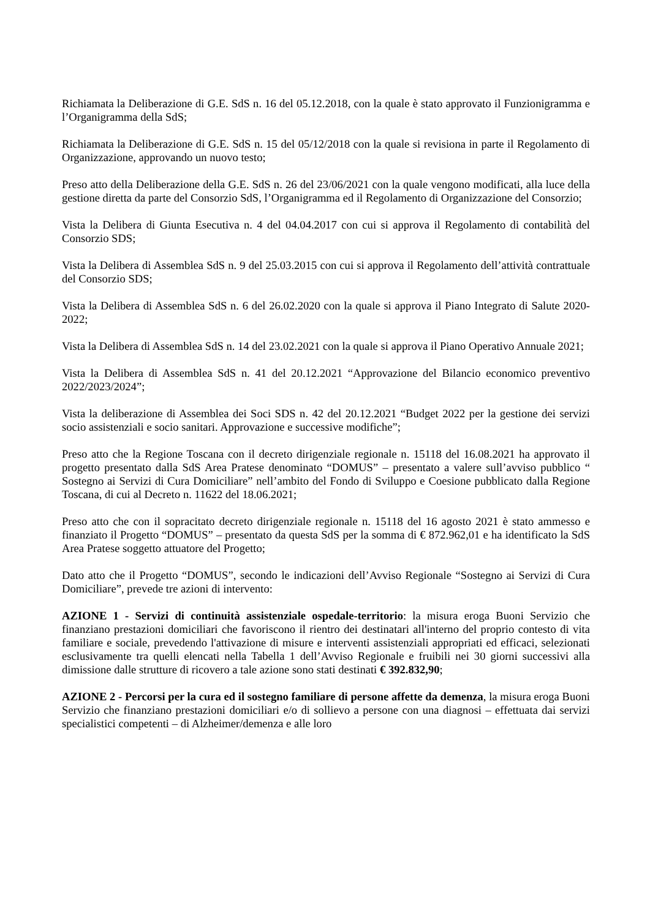Richiamata la Deliberazione di G.E. SdS n. 16 del 05.12.2018, con la quale è stato approvato il Funzionigramma e l’Organigramma della SdS;
Richiamata la Deliberazione di G.E. SdS n. 15 del 05/12/2018 con la quale si revisiona in parte il Regolamento di Organizzazione, approvando un nuovo testo;
Preso atto della Deliberazione della G.E. SdS n. 26 del 23/06/2021 con la quale vengono modificati, alla luce della gestione diretta da parte del Consorzio SdS, l’Organigramma ed il Regolamento di Organizzazione del Consorzio;
Vista la Delibera di Giunta Esecutiva n. 4 del 04.04.2017 con cui si approva il Regolamento di contabilità del Consorzio SDS;
Vista la Delibera di Assemblea SdS n. 9 del 25.03.2015 con cui si approva il Regolamento dell’attività contrattuale del Consorzio SDS;
Vista la Delibera di Assemblea SdS n. 6 del 26.02.2020 con la quale si approva il Piano Integrato di Salute 2020-2022;
Vista la Delibera di Assemblea SdS n. 14 del 23.02.2021 con la quale si approva il Piano Operativo Annuale 2021;
Vista la Delibera di Assemblea SdS n. 41 del 20.12.2021 “Approvazione del Bilancio economico preventivo 2022/2023/2024”;
Vista la deliberazione di Assemblea dei Soci SDS n. 42 del 20.12.2021 “Budget 2022 per la gestione dei servizi socio assistenziali e socio sanitari. Approvazione e successive modifiche”;
Preso atto che la Regione Toscana con il decreto dirigenziale regionale n. 15118 del 16.08.2021 ha approvato il progetto presentato dalla SdS Area Pratese denominato “DOMUS” – presentato a valere sull’avviso pubblico “ Sostegno ai Servizi di Cura Domiciliare” nell’ambito del Fondo di Sviluppo e Coesione pubblicato dalla Regione Toscana, di cui al Decreto n. 11622 del 18.06.2021;
Preso atto che con il sopracitato decreto dirigenziale regionale n. 15118 del 16 agosto 2021 è stato ammesso e finanziato il Progetto “DOMUS” – presentato da questa SdS per la somma di € 872.962,01 e ha identificato la SdS Area Pratese soggetto attuatore del Progetto;
Dato atto che il Progetto “DOMUS”, secondo le indicazioni dell’Avviso Regionale “Sostegno ai Servizi di Cura Domiciliare”, prevede tre azioni di intervento:
AZIONE 1 - Servizi di continuità assistenziale ospedale-territorio: la misura eroga Buoni Servizio che finanziano prestazioni domiciliari che favoriscono il rientro dei destinatari all'interno del proprio contesto di vita familiare e sociale, prevedendo l'attivazione di misure e interventi assistenziali appropriati ed efficaci, selezionati esclusivamente tra quelli elencati nella Tabella 1 dell’Avviso Regionale e fruibili nei 30 giorni successivi alla dimissione dalle strutture di ricovero a tale azione sono stati destinati € 392.832,90;
AZIONE 2 - Percorsi per la cura ed il sostegno familiare di persone affette da demenza, la misura eroga Buoni Servizio che finanziano prestazioni domiciliari e/o di sollievo a persone con una diagnosi – effettuata dai servizi specialistici competenti – di Alzheimer/demenza e alle loro